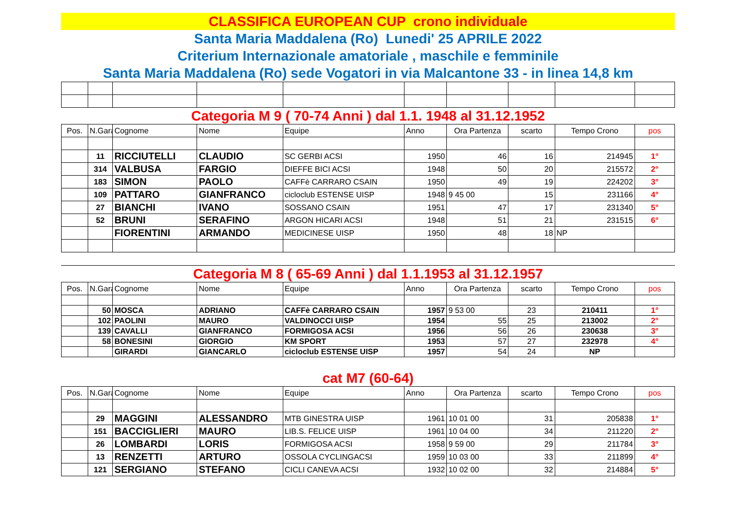CLASSIFICA EUROPEAN CUP crono individuale
Santa Maria Maddalena (Ro) Lunedi' 25 APRILE 2022
Criterium Internazionale amatoriale , maschile e femminile
Santa Maria Maddalena (Ro) sede Vogatori in via Malcantone 33 - in linea 14,8 km
Categoria M 9 ( 70-74 Anni ) dal 1.1. 1948 al 31.12.1952
| Pos. | N.Gara | Cognome | Nome | Equipe | Anno | Ora Partenza | scarto | Tempo Crono | pos |
| --- | --- | --- | --- | --- | --- | --- | --- | --- | --- |
| | 11 | RICCIUTELLI | CLAUDIO | SC GERBI ACSI | 1950 | 46 | 16 | 214945 | 1° |
| | 314 | VALBUSA | FARGIO | DIEFFE BICI ACSI | 1948 | 50 | 20 | 215572 | 2° |
| | 183 | SIMON | PAOLO | CAFFè CARRARO CSAIN | 1950 | 49 | 19 | 224202 | 3° |
| | 109 | PATTARO | GIANFRANCO | cicloclub ESTENSE UISP | 1948 | 9 45 00 | 15 | 231166 | 4° |
| | 27 | BIANCHI | IVANO | SOSSANO CSAIN | 1951 | 47 | 17 | 231340 | 5° |
| | 52 | BRUNI | SERAFINO | ARGON HICARI ACSI | 1948 | 51 | 21 | 231515 | 6° |
| | | FIORENTINI | ARMANDO | MEDICINESE UISP | 1950 | 48 | 18 | NP | |
Categoria M 8 ( 65-69 Anni ) dal 1.1.1953 al 31.12.1957
| Pos. | N.Gara | Cognome | Nome | Equipe | Anno | Ora Partenza | scarto | Tempo Crono | pos |
| --- | --- | --- | --- | --- | --- | --- | --- | --- | --- |
| | 50 | MOSCA | ADRIANO | CAFFè CARRARO CSAIN | 1957 | 9 53 00 | 23 | 210411 | 1° |
| | 102 | PAOLINI | MAURO | VALDINOCCI UISP | 1954 | 55 | 25 | 213002 | 2° |
| | 139 | CAVALLI | GIANFRANCO | FORMIGOSA ACSI | 1956 | 56 | 26 | 230638 | 3° |
| | 58 | BONESINI | GIORGIO | KM SPORT | 1953 | 57 | 27 | 232978 | 4° |
| | | GIRARDI | GIANCARLO | cicloclub ESTENSE UISP | 1957 | 54 | 24 | NP | |
cat M7 (60-64)
| Pos. | N.Gara | Cognome | Nome | Equipe | Anno | Ora Partenza | scarto | Tempo Crono | pos |
| --- | --- | --- | --- | --- | --- | --- | --- | --- | --- |
| | 29 | MAGGINI | ALESSANDRO | MTB GINESTRA UISP | 1961 | 10 01 00 | 31 | 205838 | 1° |
| | 151 | BACCIGLIERI | MAURO | LIB.S. FELICE UISP | 1961 | 10 04 00 | 34 | 211220 | 2° |
| | 26 | LOMBARDI | LORIS | FORMIGOSA ACSI | 1958 | 9 59 00 | 29 | 211784 | 3° |
| | 13 | RENZETTI | ARTURO | OSSOLA CYCLINGACSI | 1959 | 10 03 00 | 33 | 211899 | 4° |
| | 121 | SERGIANO | STEFANO | CICLI CANEVA ACSI | 1932 | 10 02 00 | 32 | 214884 | 5° |